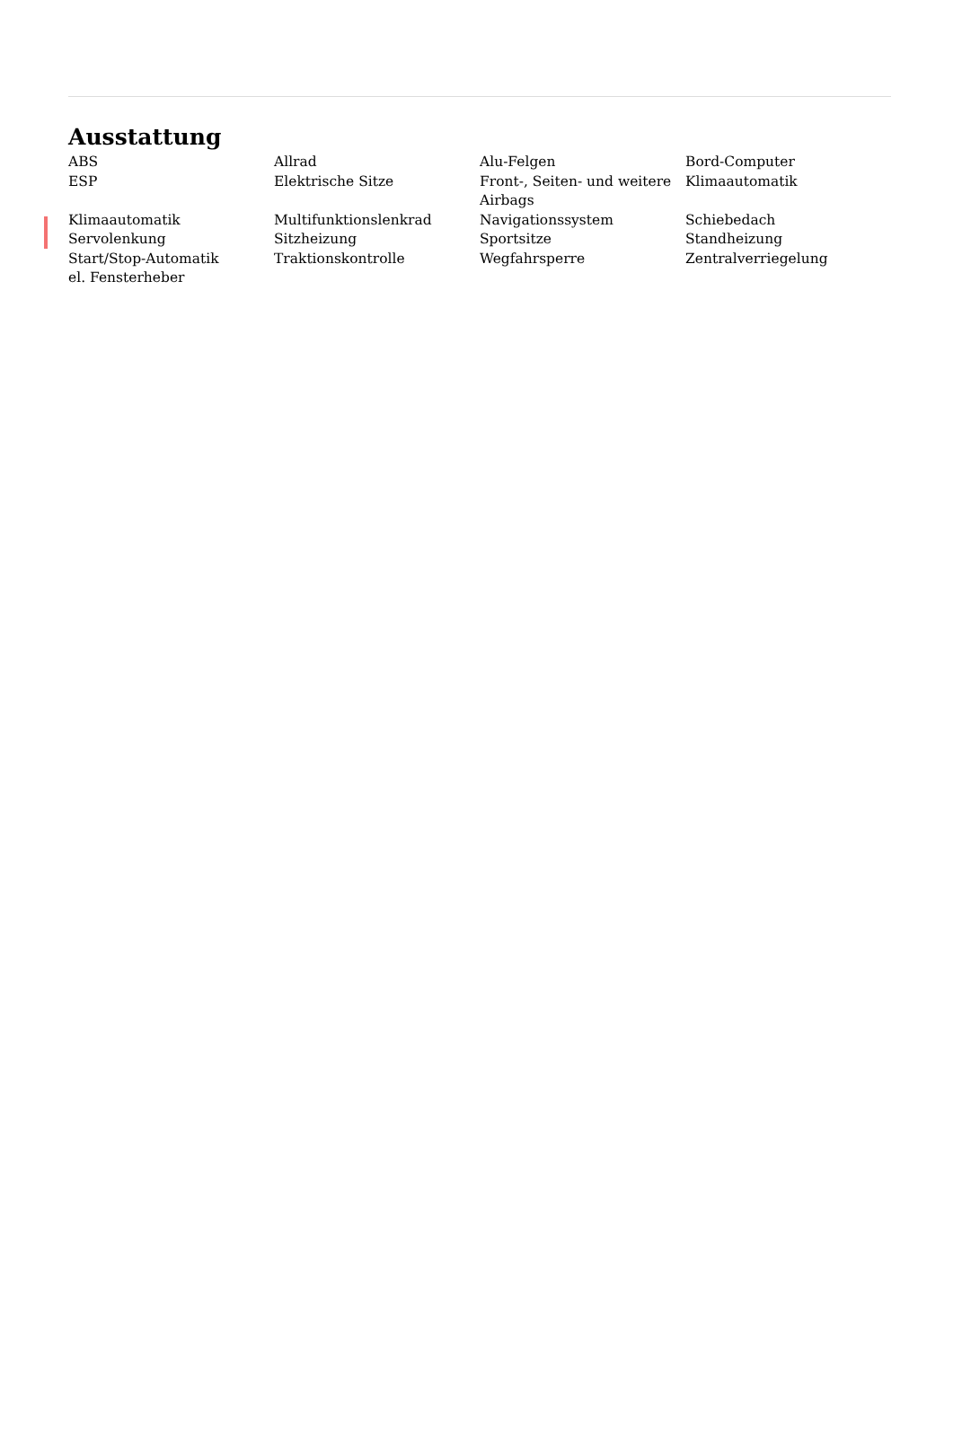Ausstattung
ABS
Allrad
Alu-Felgen
Bord-Computer
ESP
Elektrische Sitze
Front-, Seiten- und weitere Airbags
Klimaautomatik
Klimaautomatik
Multifunktionslenkrad
Navigationssystem
Schiebedach
Servolenkung
Sitzheizung
Sportsitze
Standheizung
Start/Stop-Automatik
Traktionskontrolle
Wegfahrsperre
Zentralverriegelung
el. Fensterheber